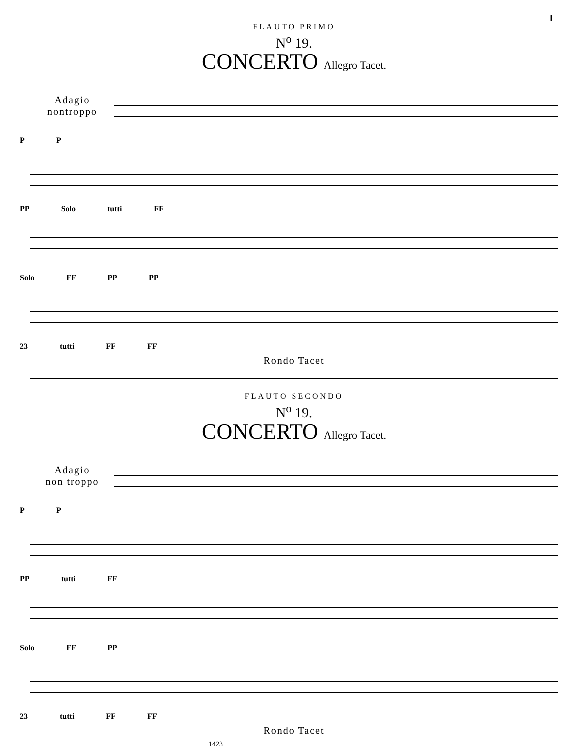I
FLAUTO PRIMO
N<sup>o</sup> 19.
CONCERTO Allegro Tacet.
Adagio
nontroppo
P P
PP Solo tutti FF
Solo FF PP PP
23 tutti FF FF
Rondo Tacet
FLAUTO SECONDO
N<sup>o</sup> 19.
CONCERTO Allegro Tacet.
Adagio
non troppo
P P
PP tutti FF
Solo FF PP
23 tutti FF FF
Rondo Tacet
1423